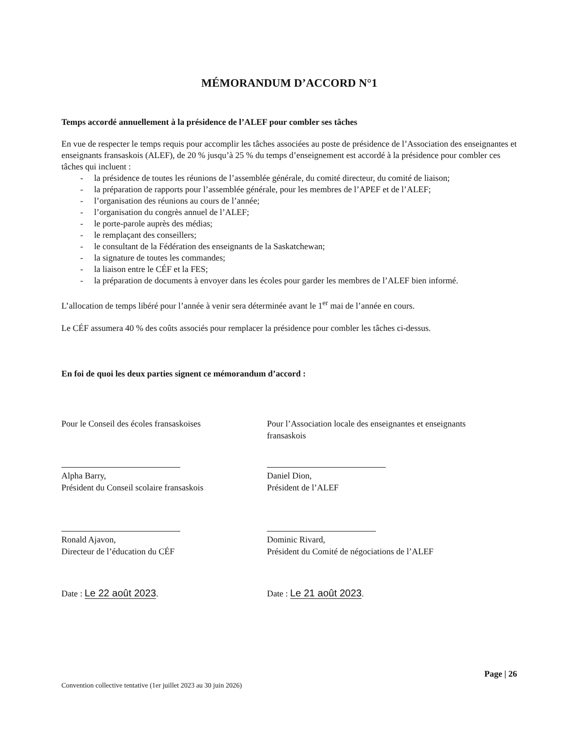MÉMORANDUM D’ACCORD N°1
Temps accordé annuellement à la présidence de l’ALEF pour combler ses tâches
En vue de respecter le temps requis pour accomplir les tâches associées au poste de présidence de l’Association des enseignantes et enseignants fransaskois (ALEF), de 20 % jusqu’à 25 % du temps d’enseignement est accordé à la présidence pour combler ces tâches qui incluent :
- la présidence de toutes les réunions de l’assemblée générale, du comité directeur, du comité de liaison;
- la préparation de rapports pour l’assemblée générale, pour les membres de l’APEF et de l’ALEF;
- l’organisation des réunions au cours de l’année;
- l’organisation du congrès annuel de l’ALEF;
- le porte-parole auprès des médias;
- le remplaçant des conseillers;
- le consultant de la Fédération des enseignants de la Saskatchewan;
- la signature de toutes les commandes;
- la liaison entre le CÉF et la FES;
- la préparation de documents à envoyer dans les écoles pour garder les membres de l’ALEF bien informé.
L’allocation de temps libéré pour l’année à venir sera déterminée avant le 1<sup>er</sup> mai de l’année en cours.
Le CÉF assumera 40 % des coûts associés pour remplacer la présidence pour combler les tâches ci-dessus.
En foi de quoi les deux parties signent ce mémorandum d’accord :
Pour le Conseil des écoles fransaskoises
Alpha Barry,
Président du Conseil scolaire fransaskois
Ronald Ajavon,
Directeur de l’éducation du CÉF
Date : Le 22 août 2023.
Pour l’Association locale des enseignantes et enseignants fransaskois
Daniel Dion,
Président de l’ALEF
Dominic Rivard,
Président du Comité de négociations de l’ALEF
Date : Le 21 août 2023.
Convention collective tentative (1er juillet 2023 au 30 juin 2026)
Page | 26